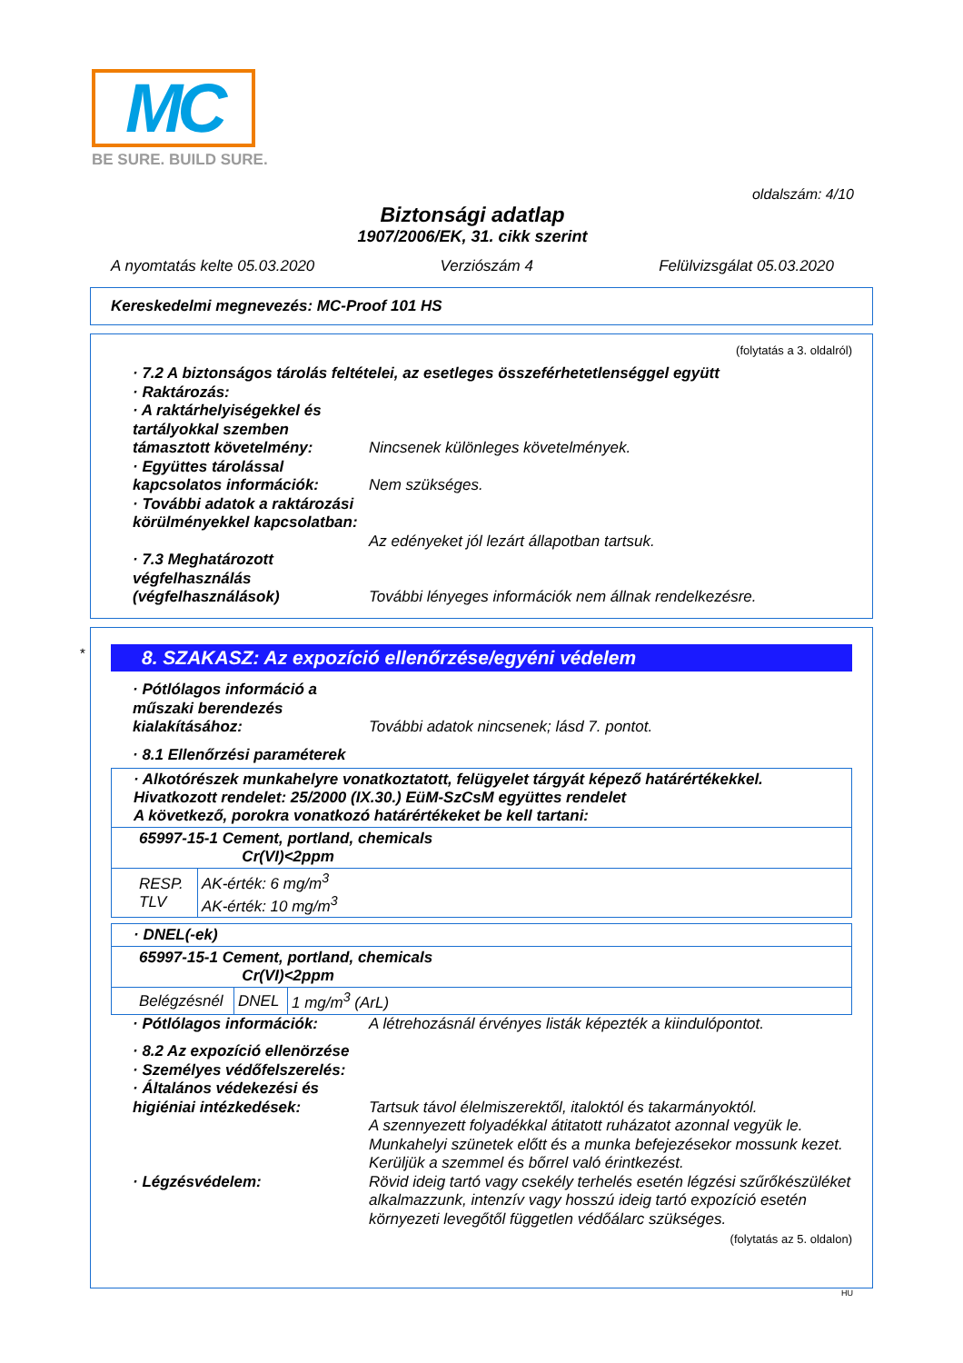MC
BE SURE. BUILD SURE.
oldalszám: 4/10
Biztonsági adatlap
1907/2006/EK, 31. cikk szerint
A nyomtatás kelte 05.03.2020 Verziószám 4 Felülvizsgálat 05.03.2020
Kereskedelmi megnevezés: MC-Proof 101 HS
(folytatás a 3. oldalról)
· 7.2 A biztonságos tárolás feltételei, az esetleges összeférhetetlenséggel együtt
· Raktározás:
· A raktárhelyiségekkel és tartályokkal szemben támasztott követelmény:
Nincsenek különleges követelmények.
· Együttes tárolással kapcsolatos információk:
Nem szükséges.
· További adatok a raktározási körülményekkel kapcsolatban:
Az edényeket jól lezárt állapotban tartsuk.
· 7.3 Meghatározott végfelhasználás (végfelhasználások)
További lényeges információk nem állnak rendelkezésre.
*
8. SZAKASZ: Az expozíció ellenőrzése/egyéni védelem
· Pótlólagos információ a műszaki berendezés kialakításához:
További adatok nincsenek; lásd 7. pontot.
· 8.1 Ellenőrzési paraméterek
| · Alkotórészek munkahelyre vonatkoztatott, felügyelet tárgyát képező határértékekkel. Hivatkozott rendelet: 25/2000 (IX.30.) EüM-SzCsM együttes rendelet A következő, porokra vonatkozó határértékeket be kell tartani: | |
| 65997-15-1 Cement, portland, chemicals Cr(VI)<2ppm | |
| RESP. TLV | AK-érték: 6 mg/m<sup>3</sup> AK-érték: 10 mg/m<sup>3</sup> |
| · DNEL(-ek) | | |
| 65997-15-1 Cement, portland, chemicals Cr(VI)<2ppm | | |
| Belégzésnél | DNEL | 1 mg/m<sup>3</sup> (ArL) |
· Pótlólagos információk: A létrehozásnál érvényes listák képezték a kiindulópontot.
· 8.2 Az expozíció ellenörzése
· Személyes védőfelszerelés:
· Általános védekezési és higiéniai intézkedések:
Tartsuk távol élelmiszerektől, italoktól és takarmányoktól.
A szennyezett folyadékkal átitatott ruházatot azonnal vegyük le.
Munkahelyi szünetek előtt és a munka befejezésekor mossunk kezet.
Kerüljük a szemmel és bőrrel való érintkezést.
· Légzésvédelem: Rövid ideig tartó vagy csekély terhelés esetén légzési szűrőkészüléket alkalmazzunk, intenzív vagy hosszú ideig tartó expozíció esetén környezeti levegőtől független védőálarc szükséges.
(folytatás az 5. oldalon)
HU